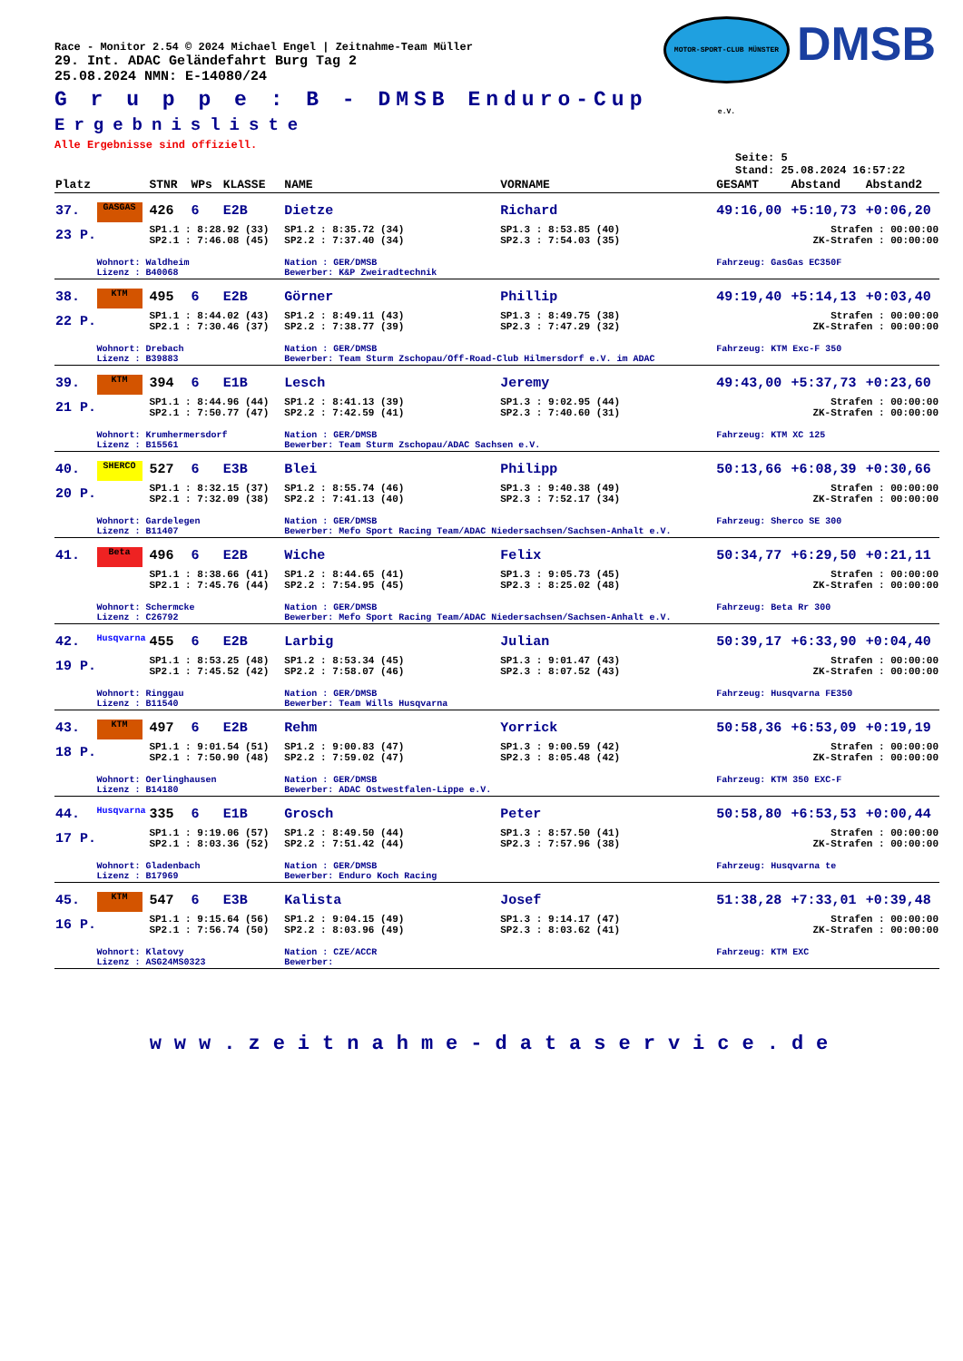MOTOR-SPORT-CLUB MÜNSTER e.V.
DMSB
Race - Monitor 2.54 © 2024 Michael Engel | Zeitnahme-Team Müller
29. Int. ADAC Geländefahrt Burg Tag 2
25.08.2024 NMN: E-14080/24
G r u p p e : B - DMSB Enduro-Cup
Ergebnisliste
Alle Ergebnisse sind offiziell.
Seite: 5
Stand: 25.08.2024 16:57:22
| Platz | | STNR | WPs | KLASSE | NAME | VORNAME | GESAMT | Abstand | Abstand2 |
| --- | --- | --- | --- | --- | --- | --- | --- | --- | --- |
| 37. | GASGAS | 426 | 6 | E2B | Dietze | Richard | 49:16,00 | +5:10,73 | +0:06,20 |
| 23 P. | | SP1.1 : 8:28.92 (33) SP2.1 : 7:46.08 (45) | | | SP1.2 : 8:35.72 (34) SP2.2 : 7:37.40 (34) | SP1.3 : 8:53.85 (40) SP2.3 : 7:54.03 (35) | Strafen : 00:00:00 ZK-Strafen : 00:00:00 | | |
| | Wohnort: Waldheim Lizenz : B40068 | | | | Nation : GER/DMSB Bewerber: K&P Zweiradtechnik | | Fahrzeug: GasGas EC350F | | |
| 38. | KTM | 495 | 6 | E2B | Görner | Phillip | 49:19,40 | +5:14,13 | +0:03,40 |
| 22 P. | | SP1.1 : 8:44.02 (43) SP2.1 : 7:30.46 (37) | | | SP1.2 : 8:49.11 (43) SP2.2 : 7:38.77 (39) | SP1.3 : 8:49.75 (38) SP2.3 : 7:47.29 (32) | Strafen : 00:00:00 ZK-Strafen : 00:00:00 | | |
| | Wohnort: Drebach Lizenz : B39883 | | | | Nation : GER/DMSB Bewerber: Team Sturm Zschopau/Off-Road-Club Hilmersdorf e.V. im ADAC | | Fahrzeug: KTM Exc-F 350 | | |
| 39. | KTM | 394 | 6 | E1B | Lesch | Jeremy | 49:43,00 | +5:37,73 | +0:23,60 |
| 21 P. | | SP1.1 : 8:44.96 (44) SP2.1 : 7:50.77 (47) | | | SP1.2 : 8:41.13 (39) SP2.2 : 7:42.59 (41) | SP1.3 : 9:02.95 (44) SP2.3 : 7:40.60 (31) | Strafen : 00:00:00 ZK-Strafen : 00:00:00 | | |
| | Wohnort: Krumhermersdorf Lizenz : B15561 | | | | Nation : GER/DMSB Bewerber: Team Sturm Zschopau/ADAC Sachsen e.V. | | Fahrzeug: KTM XC 125 | | |
| 40. | SHERCO | 527 | 6 | E3B | Blei | Philipp | 50:13,66 | +6:08,39 | +0:30,66 |
| 20 P. | | SP1.1 : 8:32.15 (37) SP2.1 : 7:32.09 (38) | | | SP1.2 : 8:55.74 (46) SP2.2 : 7:41.13 (40) | SP1.3 : 9:40.38 (49) SP2.3 : 7:52.17 (34) | Strafen : 00:00:00 ZK-Strafen : 00:00:00 | | |
| | Wohnort: Gardelegen Lizenz : B11407 | | | | Nation : GER/DMSB Bewerber: Mefo Sport Racing Team/ADAC Niedersachsen/Sachsen-Anhalt e.V. | | Fahrzeug: Sherco SE 300 | | |
| 41. | Beta | 496 | 6 | E2B | Wiche | Felix | 50:34,77 | +6:29,50 | +0:21,11 |
| | | SP1.1 : 8:38.66 (41) SP2.1 : 7:45.76 (44) | | | SP1.2 : 8:44.65 (41) SP2.2 : 7:54.95 (45) | SP1.3 : 9:05.73 (45) SP2.3 : 8:25.02 (48) | Strafen : 00:00:00 ZK-Strafen : 00:00:00 | | |
| | Wohnort: Schermcke Lizenz : C26792 | | | | Nation : GER/DMSB Bewerber: Mefo Sport Racing Team/ADAC Niedersachsen/Sachsen-Anhalt e.V. | | Fahrzeug: Beta Rr 300 | | |
| 42. | Husqvarna | 455 | 6 | E2B | Larbig | Julian | 50:39,17 | +6:33,90 | +0:04,40 |
| 19 P. | | SP1.1 : 8:53.25 (48) SP2.1 : 7:45.52 (42) | | | SP1.2 : 8:53.34 (45) SP2.2 : 7:58.07 (46) | SP1.3 : 9:01.47 (43) SP2.3 : 8:07.52 (43) | Strafen : 00:00:00 ZK-Strafen : 00:00:00 | | |
| | Wohnort: Ringgau Lizenz : B11540 | | | | Nation : GER/DMSB Bewerber: Team Wills Husqvarna | | Fahrzeug: Husqvarna FE350 | | |
| 43. | KTM | 497 | 6 | E2B | Rehm | Yorrick | 50:58,36 | +6:53,09 | +0:19,19 |
| 18 P. | | SP1.1 : 9:01.54 (51) SP2.1 : 7:50.90 (48) | | | SP1.2 : 9:00.83 (47) SP2.2 : 7:59.02 (47) | SP1.3 : 9:00.59 (42) SP2.3 : 8:05.48 (42) | Strafen : 00:00:00 ZK-Strafen : 00:00:00 | | |
| | Wohnort: Oerlinghausen Lizenz : B14180 | | | | Nation : GER/DMSB Bewerber: ADAC Ostwestfalen-Lippe e.V. | | Fahrzeug: KTM 350 EXC-F | | |
| 44. | Husqvarna | 335 | 6 | E1B | Grosch | Peter | 50:58,80 | +6:53,53 | +0:00,44 |
| 17 P. | | SP1.1 : 9:19.06 (57) SP2.1 : 8:03.36 (52) | | | SP1.2 : 8:49.50 (44) SP2.2 : 7:51.42 (44) | SP1.3 : 8:57.50 (41) SP2.3 : 7:57.96 (38) | Strafen : 00:00:00 ZK-Strafen : 00:00:00 | | |
| | Wohnort: Gladenbach Lizenz : B17969 | | | | Nation : GER/DMSB Bewerber: Enduro Koch Racing | | Fahrzeug: Husqvarna te | | |
| 45. | KTM | 547 | 6 | E3B | Kalista | Josef | 51:38,28 | +7:33,01 | +0:39,48 |
| 16 P. | | SP1.1 : 9:15.64 (56) SP2.1 : 7:56.74 (50) | | | SP1.2 : 9:04.15 (49) SP2.2 : 8:03.96 (49) | SP1.3 : 9:14.17 (47) SP2.3 : 8:03.62 (41) | Strafen : 00:00:00 ZK-Strafen : 00:00:00 | | |
| | Wohnort: Klatovy Lizenz : ASG24MS0323 | | | | Nation : CZE/ACCR Bewerber: | | Fahrzeug: KTM EXC | | |
www.zeitnahme-dataservice.de